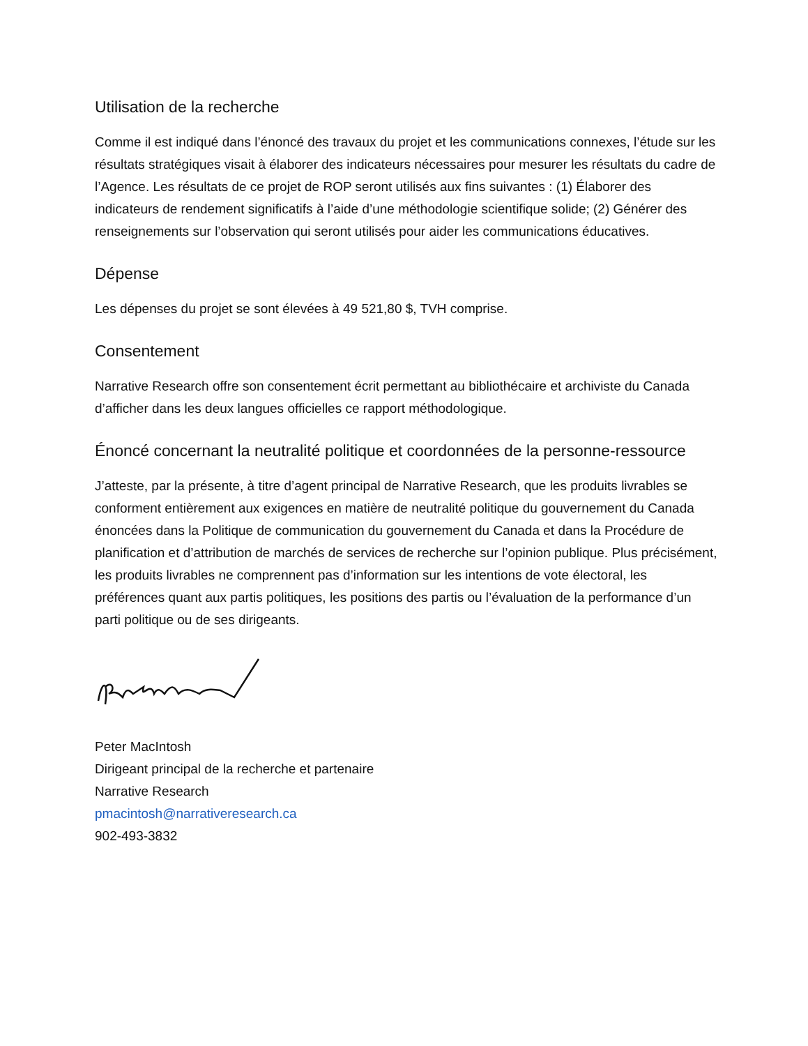Utilisation de la recherche
Comme il est indiqué dans l’énoncé des travaux du projet et les communications connexes, l’étude sur les résultats stratégiques visait à élaborer des indicateurs nécessaires pour mesurer les résultats du cadre de l’Agence. Les résultats de ce projet de ROP seront utilisés aux fins suivantes : (1) Élaborer des indicateurs de rendement significatifs à l’aide d’une méthodologie scientifique solide; (2) Générer des renseignements sur l’observation qui seront utilisés pour aider les communications éducatives.
Dépense
Les dépenses du projet se sont élevées à 49 521,80 $, TVH comprise.
Consentement
Narrative Research offre son consentement écrit permettant au bibliothécaire et archiviste du Canada d’afficher dans les deux langues officielles ce rapport méthodologique.
Énoncé concernant la neutralité politique et coordonnées de la personne-ressource
J’atteste, par la présente, à titre d’agent principal de Narrative Research, que les produits livrables se conforment entièrement aux exigences en matière de neutralité politique du gouvernement du Canada énoncées dans la Politique de communication du gouvernement du Canada et dans la Procédure de planification et d’attribution de marchés de services de recherche sur l’opinion publique. Plus précisément, les produits livrables ne comprennent pas d’information sur les intentions de vote électoral, les préférences quant aux partis politiques, les positions des partis ou l’évaluation de la performance d’un parti politique ou de ses dirigeants.
Peter MacIntosh
Dirigeant principal de la recherche et partenaire
Narrative Research
pmacintosh@narrativeresearch.ca
902-493-3832